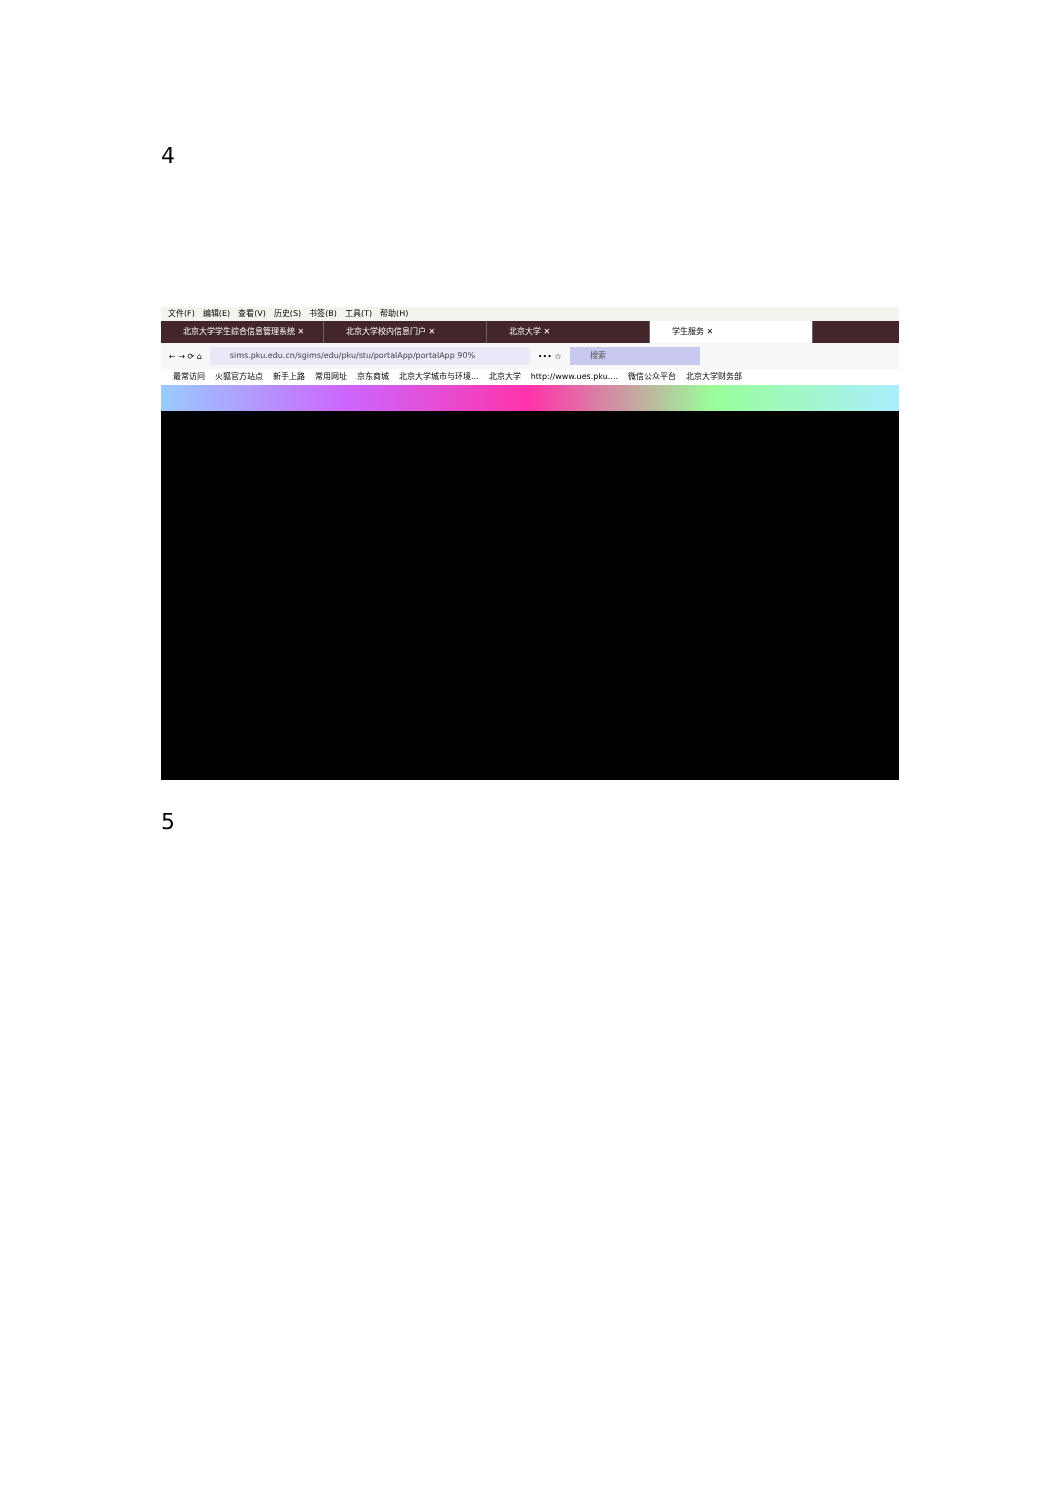4
文件(F) 编辑(E) 查看(V) 历史(S) 书签(B) 工具(T) 帮助(H)
北京大学学生综合信息管理系统 ✕ 北京大学校内信息门户 ✕ 北京大学 ✕ 学生服务 ✕
← → ⟳ ⌂
sims.pku.edu.cn/sgims/edu/pku/stu/portalApp/portalApp 90%
••• ☆
搜索
最常访问 火狐官方站点 新手上路 常用网址 京东商城 北京大学城市与环境... 北京大学 http://www.ues.pku.... 微信公众平台 北京大学财务部
5